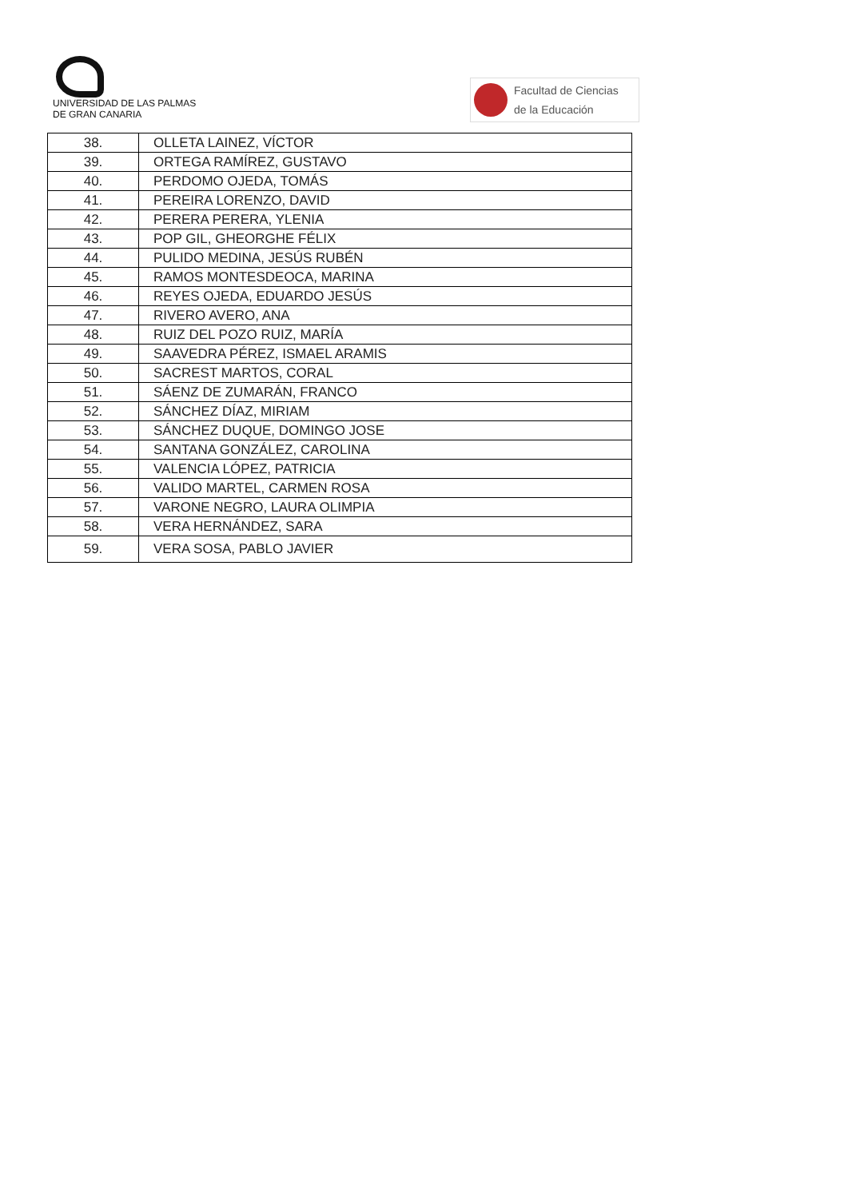UNIVERSIDAD DE LAS PALMAS
DE GRAN CANARIA
Facultad de Ciencias
de la Educación
| 38. | OLLETA LAINEZ, VÍCTOR |
| 39. | ORTEGA RAMÍREZ, GUSTAVO |
| 40. | PERDOMO OJEDA, TOMÁS |
| 41. | PEREIRA LORENZO, DAVID |
| 42. | PERERA PERERA, YLENIA |
| 43. | POP GIL, GHEORGHE FÉLIX |
| 44. | PULIDO MEDINA, JESÚS RUBÉN |
| 45. | RAMOS MONTESDEOCA, MARINA |
| 46. | REYES OJEDA, EDUARDO JESÚS |
| 47. | RIVERO AVERO, ANA |
| 48. | RUIZ DEL POZO RUIZ, MARÍA |
| 49. | SAAVEDRA PÉREZ, ISMAEL ARAMIS |
| 50. | SACREST MARTOS, CORAL |
| 51. | SÁENZ DE ZUMARÁN, FRANCO |
| 52. | SÁNCHEZ DÍAZ, MIRIAM |
| 53. | SÁNCHEZ DUQUE, DOMINGO JOSE |
| 54. | SANTANA GONZÁLEZ, CAROLINA |
| 55. | VALENCIA LÓPEZ, PATRICIA |
| 56. | VALIDO MARTEL, CARMEN ROSA |
| 57. | VARONE NEGRO, LAURA OLIMPIA |
| 58. | VERA HERNÁNDEZ, SARA |
| 59. | VERA SOSA, PABLO JAVIER |